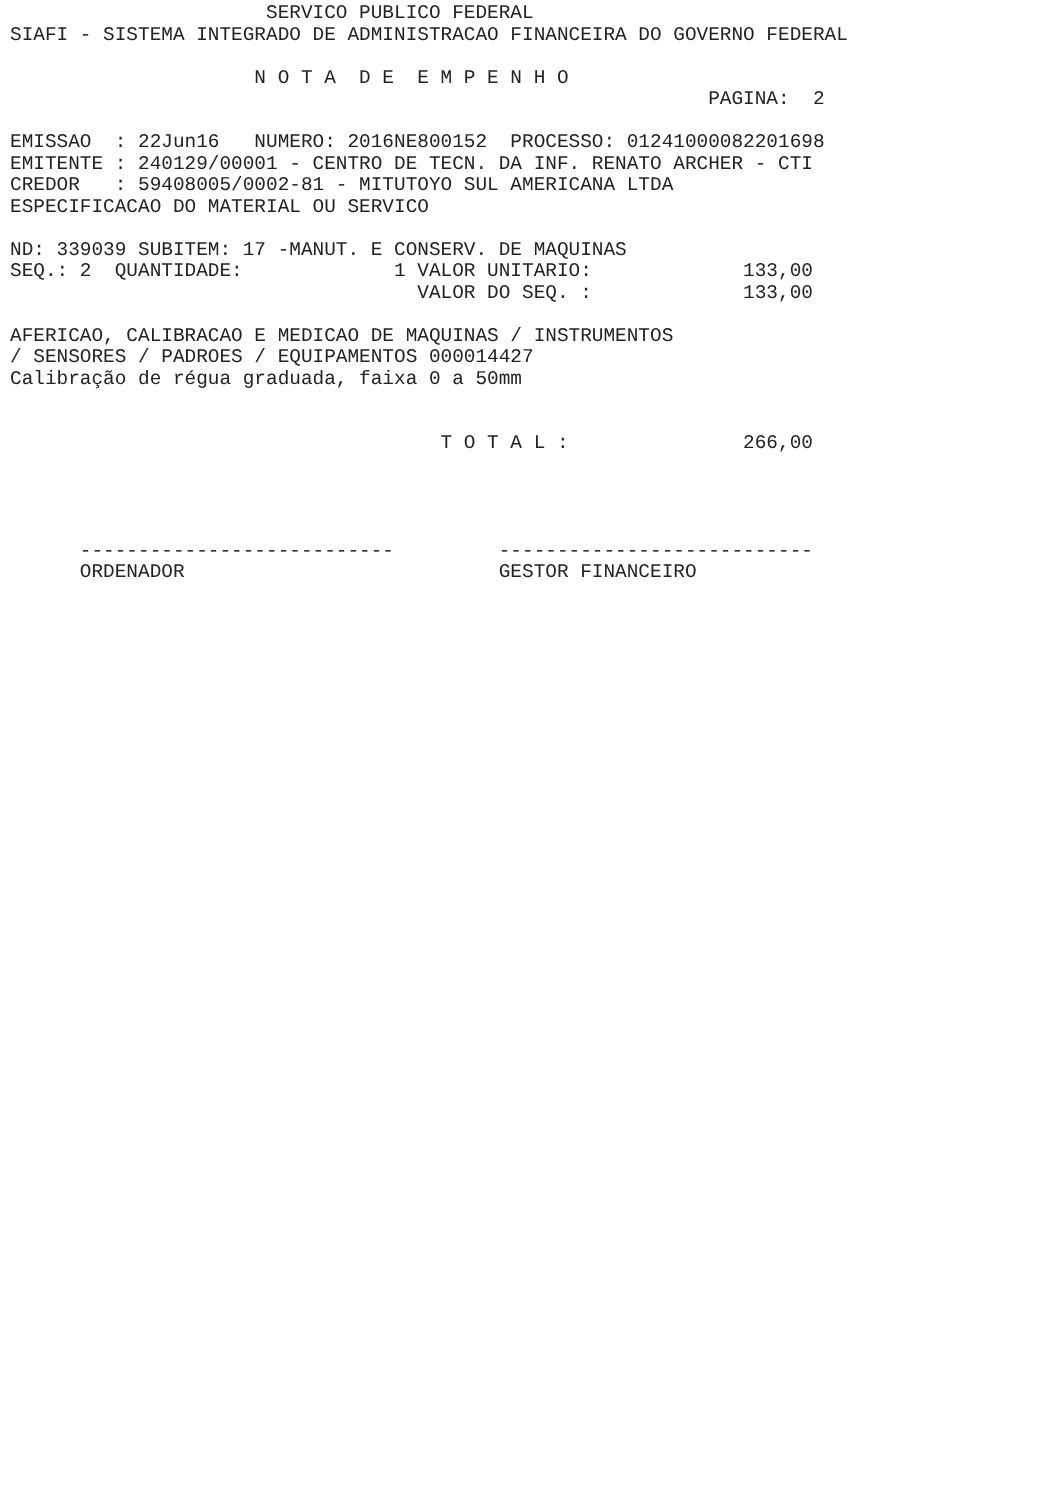SERVICO PUBLICO FEDERAL
SIAFI - SISTEMA INTEGRADO DE ADMINISTRACAO FINANCEIRA DO GOVERNO FEDERAL

                     N O T A  D E  E M P E N H O
                                                            PAGINA:  2

EMISSAO  : 22Jun16   NUMERO: 2016NE800152  PROCESSO: 01241000082201698
EMITENTE : 240129/00001 - CENTRO DE TECN. DA INF. RENATO ARCHER - CTI
CREDOR   : 59408005/0002-81 - MITUTOYO SUL AMERICANA LTDA
ESPECIFICACAO DO MATERIAL OU SERVICO

ND: 339039 SUBITEM: 17 -MANUT. E CONSERV. DE MAQUINAS
SEQ.: 2  QUANTIDADE:             1 VALOR UNITARIO:             133,00
                                   VALOR DO SEQ. :             133,00

AFERICAO, CALIBRACAO E MEDICAO DE MAQUINAS / INSTRUMENTOS
/ SENSORES / PADROES / EQUIPAMENTOS 000014427
Calibração de régua graduada, faixa 0 a 50mm


                                     T O T A L :               266,00




      ---------------------------         ---------------------------
      ORDENADOR                           GESTOR FINANCEIRO